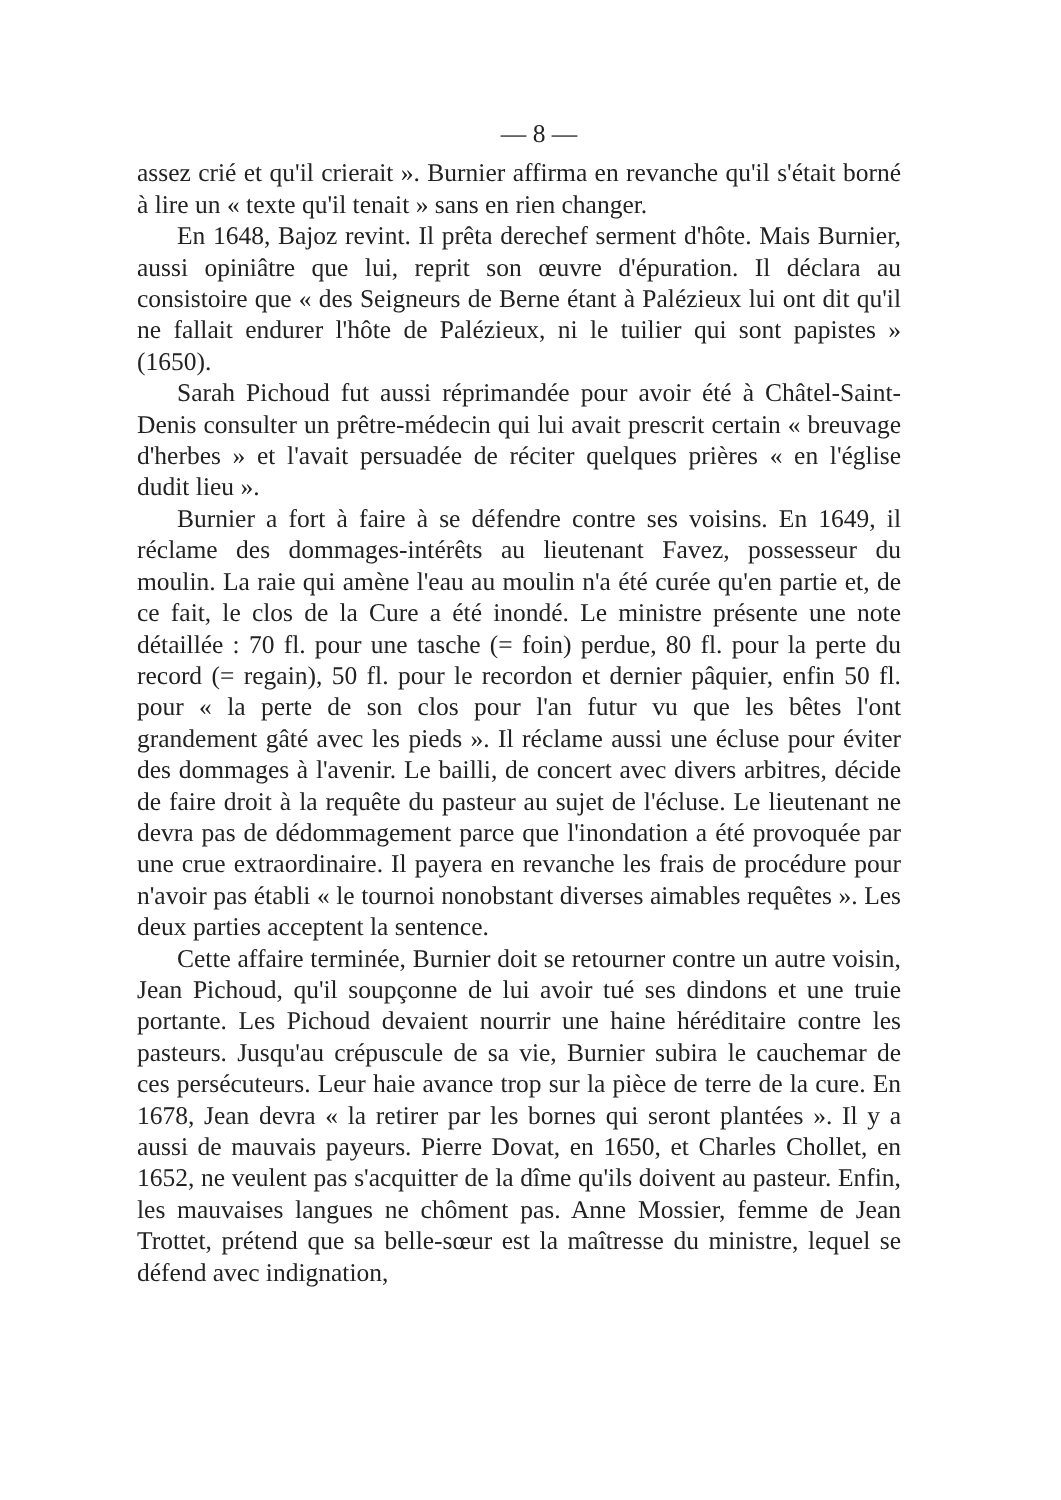— 8 —
assez crié et qu'il crierait ». Burnier affirma en revanche qu'il s'était borné à lire un « texte qu'il tenait » sans en rien changer.
En 1648, Bajoz revint. Il prêta derechef serment d'hôte. Mais Burnier, aussi opiniâtre que lui, reprit son œuvre d'épuration. Il déclara au consistoire que « des Seigneurs de Berne étant à Palézieux lui ont dit qu'il ne fallait endurer l'hôte de Palézieux, ni le tuilier qui sont papistes » (1650).
Sarah Pichoud fut aussi réprimandée pour avoir été à Châtel-Saint-Denis consulter un prêtre-médecin qui lui avait prescrit certain « breuvage d'herbes » et l'avait persuadée de réciter quelques prières « en l'église dudit lieu ».
Burnier a fort à faire à se défendre contre ses voisins. En 1649, il réclame des dommages-intérêts au lieutenant Favez, possesseur du moulin. La raie qui amène l'eau au moulin n'a été curée qu'en partie et, de ce fait, le clos de la Cure a été inondé. Le ministre présente une note détaillée : 70 fl. pour une tasche (= foin) perdue, 80 fl. pour la perte du record (= regain), 50 fl. pour le recordon et dernier pâquier, enfin 50 fl. pour « la perte de son clos pour l'an futur vu que les bêtes l'ont grandement gâté avec les pieds ». Il réclame aussi une écluse pour éviter des dommages à l'avenir. Le bailli, de concert avec divers arbitres, décide de faire droit à la requête du pasteur au sujet de l'écluse. Le lieutenant ne devra pas de dédommagement parce que l'inondation a été provoquée par une crue extraordinaire. Il payera en revanche les frais de procédure pour n'avoir pas établi « le tournoi nonobstant diverses aimables requêtes ». Les deux parties acceptent la sentence.
Cette affaire terminée, Burnier doit se retourner contre un autre voisin, Jean Pichoud, qu'il soupçonne de lui avoir tué ses dindons et une truie portante. Les Pichoud devaient nourrir une haine héréditaire contre les pasteurs. Jusqu'au crépuscule de sa vie, Burnier subira le cauchemar de ces persécuteurs. Leur haie avance trop sur la pièce de terre de la cure. En 1678, Jean devra « la retirer par les bornes qui seront plantées ». Il y a aussi de mauvais payeurs. Pierre Dovat, en 1650, et Charles Chollet, en 1652, ne veulent pas s'acquitter de la dîme qu'ils doivent au pasteur. Enfin, les mauvaises langues ne chôment pas. Anne Mossier, femme de Jean Trottet, prétend que sa belle-sœur est la maîtresse du ministre, lequel se défend avec indignation,